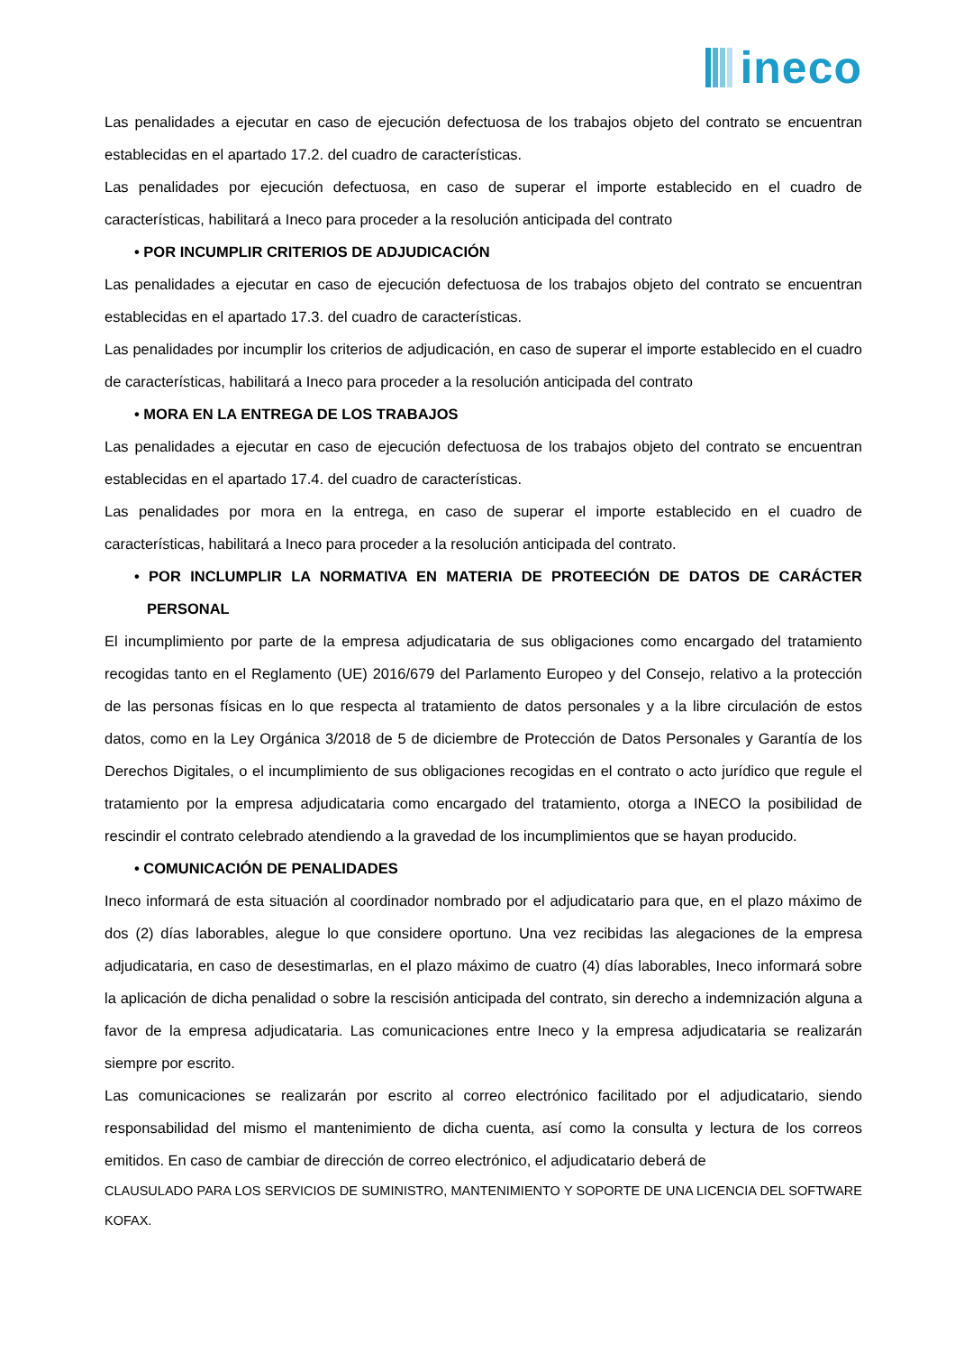ineco
Las penalidades a ejecutar en caso de ejecución defectuosa de los trabajos objeto del contrato se encuentran establecidas en el apartado 17.2. del cuadro de características.
Las penalidades por ejecución defectuosa, en caso de superar el importe establecido en el cuadro de características, habilitará a Ineco para proceder a la resolución anticipada del contrato
• POR INCUMPLIR CRITERIOS DE ADJUDICACIÓN
Las penalidades a ejecutar en caso de ejecución defectuosa de los trabajos objeto del contrato se encuentran establecidas en el apartado 17.3. del cuadro de características.
Las penalidades por incumplir los criterios de adjudicación, en caso de superar el importe establecido en el cuadro de características, habilitará a Ineco para proceder a la resolución anticipada del contrato
• MORA EN LA ENTREGA DE LOS TRABAJOS
Las penalidades a ejecutar en caso de ejecución defectuosa de los trabajos objeto del contrato se encuentran establecidas en el apartado 17.4. del cuadro de características.
Las penalidades por mora en la entrega, en caso de superar el importe establecido en el cuadro de características, habilitará a Ineco para proceder a la resolución anticipada del contrato.
• POR INCLUMPLIR LA NORMATIVA EN MATERIA DE PROTEECIÓN DE DATOS DE CARÁCTER PERSONAL
El incumplimiento por parte de la empresa adjudicataria de sus obligaciones como encargado del tratamiento recogidas tanto en el Reglamento (UE) 2016/679 del Parlamento Europeo y del Consejo, relativo a la protección de las personas físicas en lo que respecta al tratamiento de datos personales y a la libre circulación de estos datos, como en la Ley Orgánica 3/2018 de 5 de diciembre de Protección de Datos Personales y Garantía de los Derechos Digitales, o el incumplimiento de sus obligaciones recogidas en el contrato o acto jurídico que regule el tratamiento por la empresa adjudicataria como encargado del tratamiento, otorga a INECO la posibilidad de rescindir el contrato celebrado atendiendo a la gravedad de los incumplimientos que se hayan producido.
• COMUNICACIÓN DE PENALIDADES
Ineco informará de esta situación al coordinador nombrado por el adjudicatario para que, en el plazo máximo de dos (2) días laborables, alegue lo que considere oportuno. Una vez recibidas las alegaciones de la empresa adjudicataria, en caso de desestimarlas, en el plazo máximo de cuatro (4) días laborables, Ineco informará sobre la aplicación de dicha penalidad o sobre la rescisión anticipada del contrato, sin derecho a indemnización alguna a favor de la empresa adjudicataria. Las comunicaciones entre Ineco y la empresa adjudicataria se realizarán siempre por escrito.
Las comunicaciones se realizarán por escrito al correo electrónico facilitado por el adjudicatario, siendo responsabilidad del mismo el mantenimiento de dicha cuenta, así como la consulta y lectura de los correos emitidos. En caso de cambiar de dirección de correo electrónico, el adjudicatario deberá de
CLAUSULADO PARA LOS SERVICIOS DE SUMINISTRO, MANTENIMIENTO Y SOPORTE DE UNA LICENCIA DEL SOFTWARE KOFAX.